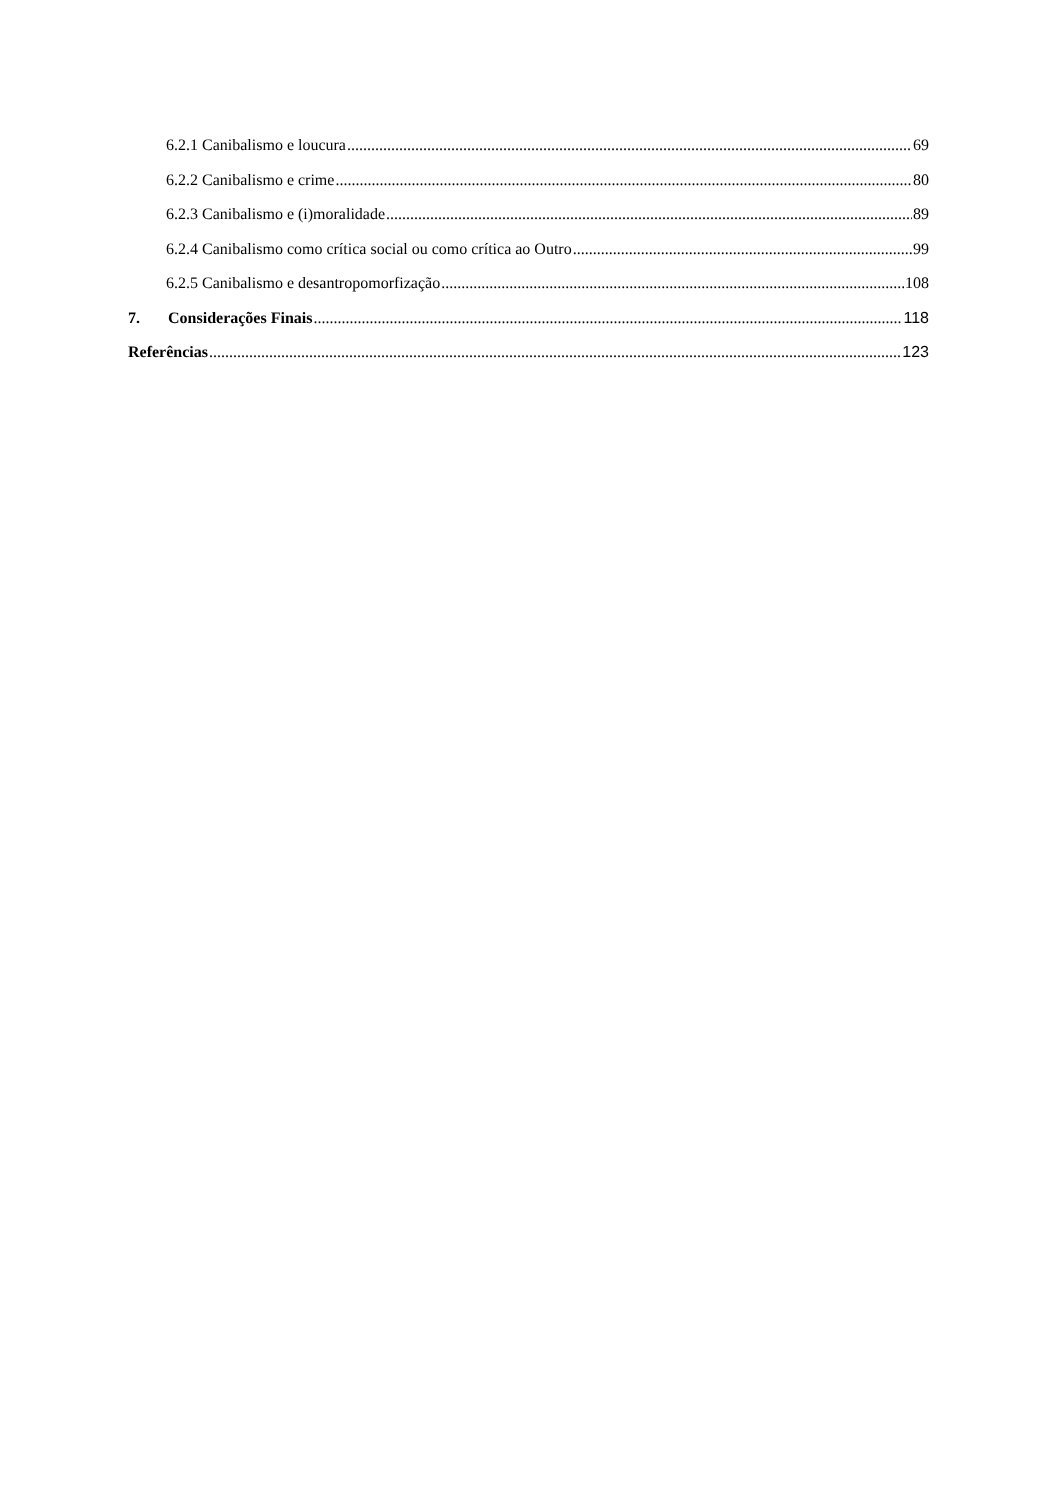6.2.1 Canibalismo e loucura 69
6.2.2 Canibalismo e crime 80
6.2.3 Canibalismo e (i)moralidade 89
6.2.4 Canibalismo como crítica social ou como crítica ao Outro 99
6.2.5 Canibalismo e desantropomorfização 108
7. Considerações Finais 118
Referências 123